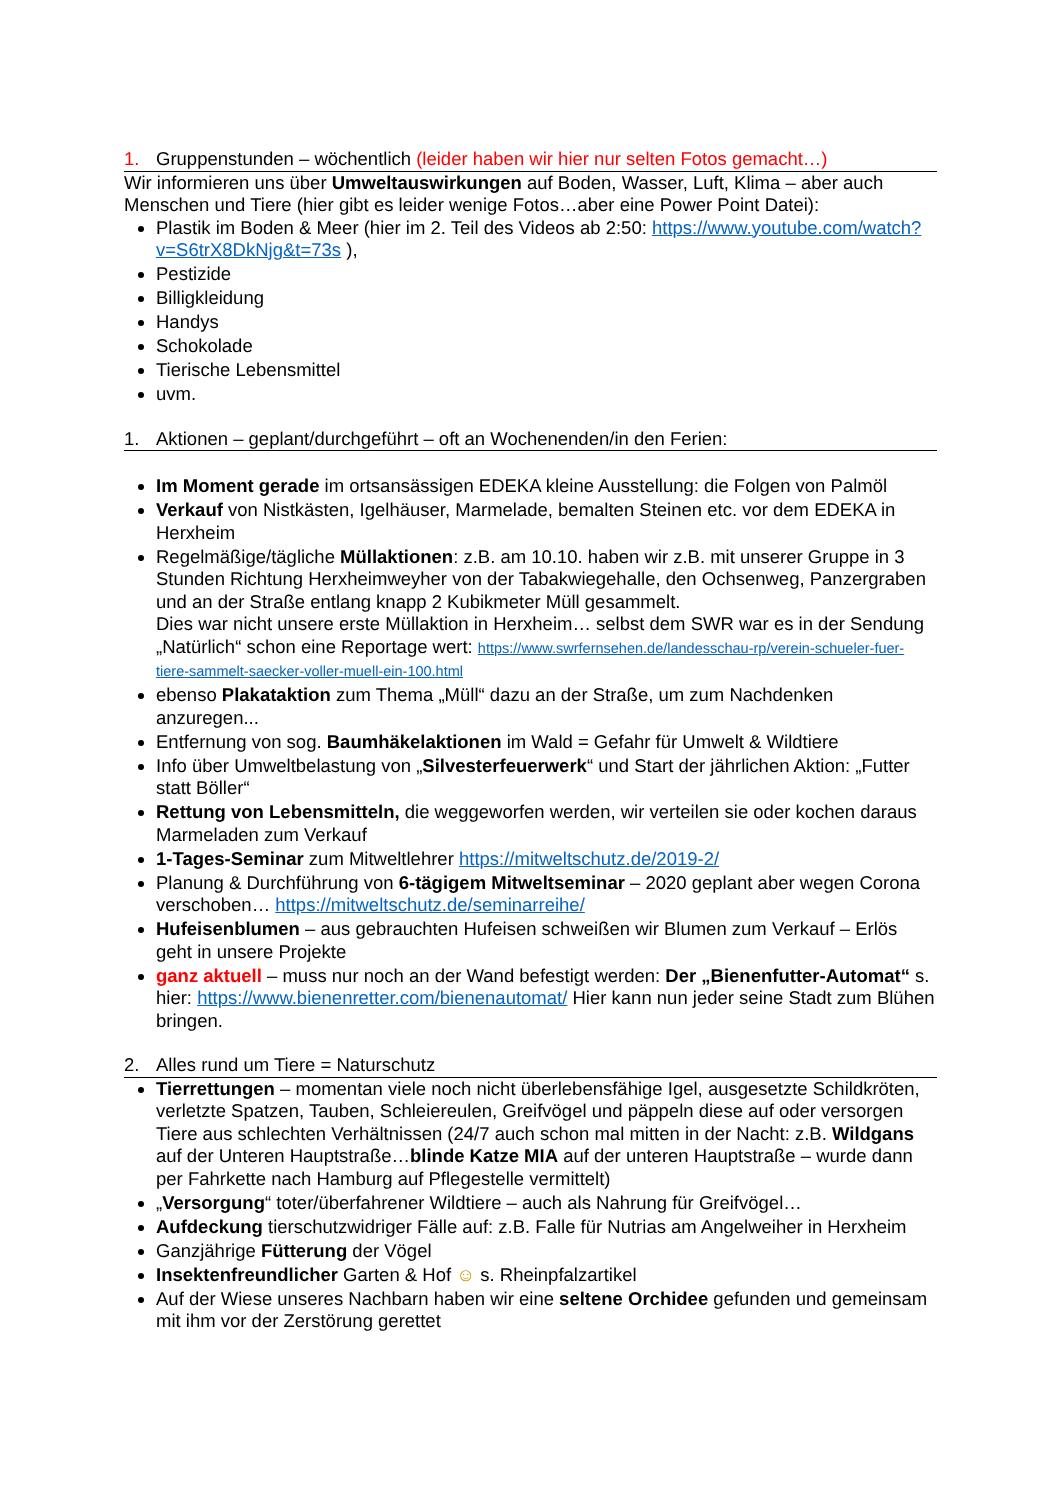1. Gruppenstunden – wöchentlich (leider haben wir hier nur selten Fotos gemacht…)
Wir informieren uns über Umweltauswirkungen auf Boden, Wasser, Luft, Klima – aber auch Menschen und Tiere (hier gibt es leider wenige Fotos…aber eine Power Point Datei):
Plastik im Boden & Meer (hier im 2. Teil des Videos ab 2:50: https://www.youtube.com/watch?v=S6trX8DkNjg&t=73s ),
Pestizide
Billigkleidung
Handys
Schokolade
Tierische Lebensmittel
uvm.
1. Aktionen – geplant/durchgeführt – oft an Wochenenden/in den Ferien:
Im Moment gerade im ortsansässigen EDEKA kleine Ausstellung: die Folgen von Palmöl
Verkauf von Nistkästen, Igelhäuser, Marmelade, bemalten Steinen etc. vor dem EDEKA in Herxheim
Regelmäßige/tägliche Müllaktionen: z.B. am 10.10. haben wir z.B. mit unserer Gruppe in 3 Stunden Richtung Herxheimweyher von der Tabakwiegehalle, den Ochsenweg, Panzergraben und an der Straße entlang knapp 2 Kubikmeter Müll gesammelt.
Dies war nicht unsere erste Müllaktion in Herxheim… selbst dem SWR war es in der Sendung „Natürlich“ schon eine Reportage wert: https://www.swrfernsehen.de/landesschau-rp/verein-schueler-fuer-tiere-sammelt-saecker-voller-muell-ein-100.html
ebenso Plakataktion zum Thema „Müll“ dazu an der Straße, um zum Nachdenken anzuregen...
Entfernung von sog. Baumhäkelaktionen im Wald = Gefahr für Umwelt & Wildtiere
Info über Umweltbelastung von „Silvesterfeuerwerk“ und Start der jährlichen Aktion: „Futter statt Böller“
Rettung von Lebensmitteln, die weggeworfen werden, wir verteilen sie oder kochen daraus Marmeladen zum Verkauf
1-Tages-Seminar zum Mitweltlehrer https://mitweltschutz.de/2019-2/
Planung & Durchführung von 6-tägigem Mitweltseminar – 2020 geplant aber wegen Corona verschoben… https://mitweltschutz.de/seminarreihe/
Hufeisenblumen – aus gebrauchten Hufeisen schweißen wir Blumen zum Verkauf – Erlös geht in unsere Projekte
ganz aktuell – muss nur noch an der Wand befestigt werden: Der „Bienenfutter-Automat“ s. hier: https://www.bienenretter.com/bienenautomat/ Hier kann nun jeder seine Stadt zum Blühen bringen.
2. Alles rund um Tiere = Naturschutz
Tierrettungen – momentan viele noch nicht überlebensfähige Igel, ausgesetzte Schildkröten, verletzte Spatzen, Tauben, Schleiereulen, Greifvögel und päppeln diese auf oder versorgen Tiere aus schlechten Verhältnissen (24/7 auch schon mal mitten in der Nacht: z.B. Wildgans auf der Unteren Hauptstraße…blinde Katze MIA auf der unteren Hauptstraße – wurde dann per Fahrkette nach Hamburg auf Pflegestelle vermittelt)
„Versorgung“ toter/überfahrener Wildtiere – auch als Nahrung für Greifvögel…
Aufdeckung tierschutzwidriger Fälle auf: z.B. Falle für Nutrias am Angelweiher in Herxheim
Ganzjährige Fütterung der Vögel
Insektenfreundlicher Garten & Hof ☺ s. Rheinpfalzartikel
Auf der Wiese unseres Nachbarn haben wir eine seltene Orchidee gefunden und gemeinsam mit ihm vor der Zerstörung gerettet